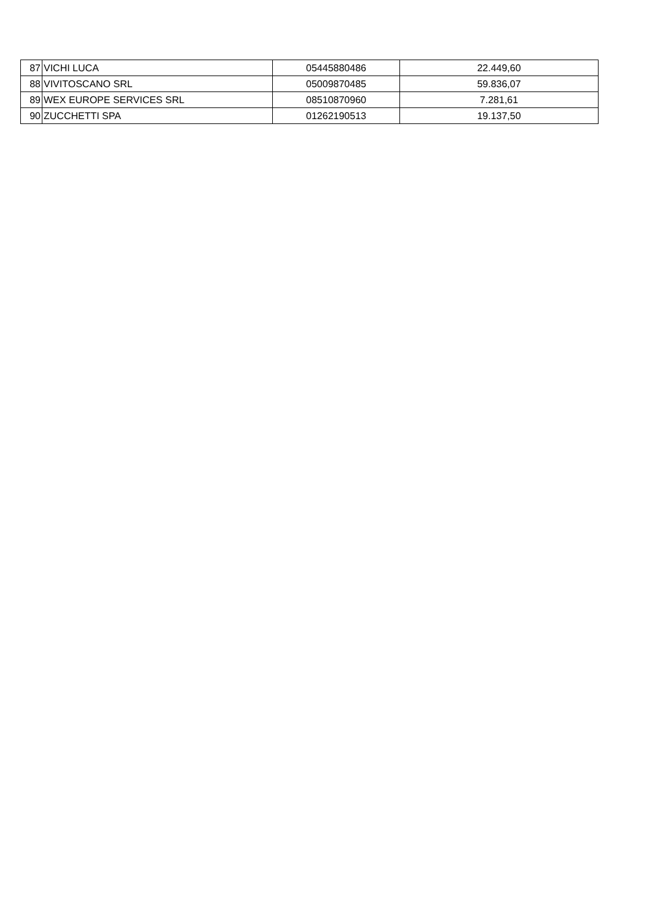| 87 | VICHI LUCA | 05445880486 | 22.449,60 |
| 88 | VIVITOSCANO SRL | 05009870485 | 59.836,07 |
| 89 | WEX EUROPE SERVICES SRL | 08510870960 | 7.281,61 |
| 90 | ZUCCHETTI SPA | 01262190513 | 19.137,50 |